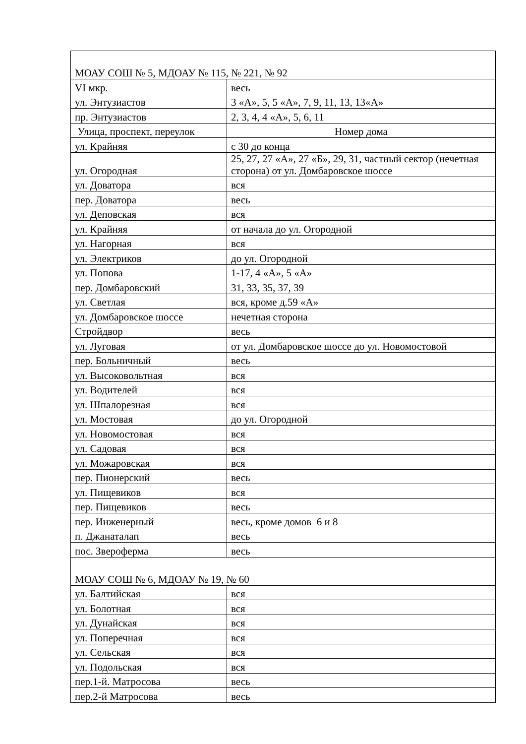| МОАУ СОШ № 5, МДОАУ № 115, № 221, № 92 | |
| VI мкр. | весь |
| ул. Энтузиастов | 3 «А», 5, 5 «А», 7, 9, 11, 13, 13«А» |
| пр. Энтузиастов | 2, 3, 4, 4 «А», 5, 6, 11 |
| Улица, проспект, переулок | Номер дома |
| ул. Крайняя | с 30 до конца |
| ул. Огородная | 25, 27, 27 «А», 27 «Б», 29, 31, частный сектор (нечетная сторона) от ул. Домбаровское шоссе |
| ул. Доватора | вся |
| пер. Доватора | весь |
| ул. Деповская | вся |
| ул. Крайняя | от начала до ул. Огородной |
| ул. Нагорная | вся |
| ул. Электриков | до ул. Огородной |
| ул. Попова | 1-17, 4 «А», 5 «А» |
| пер. Домбаровский | 31, 33, 35, 37, 39 |
| ул. Светлая | вся, кроме д.59 «А» |
| ул. Домбаровское шоссе | нечетная сторона |
| Стройдвор | весь |
| ул. Луговая | от ул. Домбаровское шоссе до ул. Новомостовой |
| пер. Больничный | весь |
| ул. Высоковольтная | вся |
| ул. Водителей | вся |
| ул. Шпалорезная | вся |
| ул. Мостовая | до ул. Огородной |
| ул. Новомостовая | вся |
| ул. Садовая | вся |
| ул. Можаровская | вся |
| пер. Пионерский | весь |
| ул. Пищевиков | вся |
| пер. Пищевиков | весь |
| пер. Инженерный | весь, кроме домов 6 и 8 |
| п. Джанаталап | весь |
| пос. Звероферма | весь |
| МОАУ СОШ № 6, МДОАУ № 19, № 60 | |
| ул. Балтийская | вся |
| ул. Болотная | вся |
| ул. Дунайская | вся |
| ул. Поперечная | вся |
| ул. Сельская | вся |
| ул. Подольская | вся |
| пер.1-й. Матросова | весь |
| пер.2-й Матросова | весь |